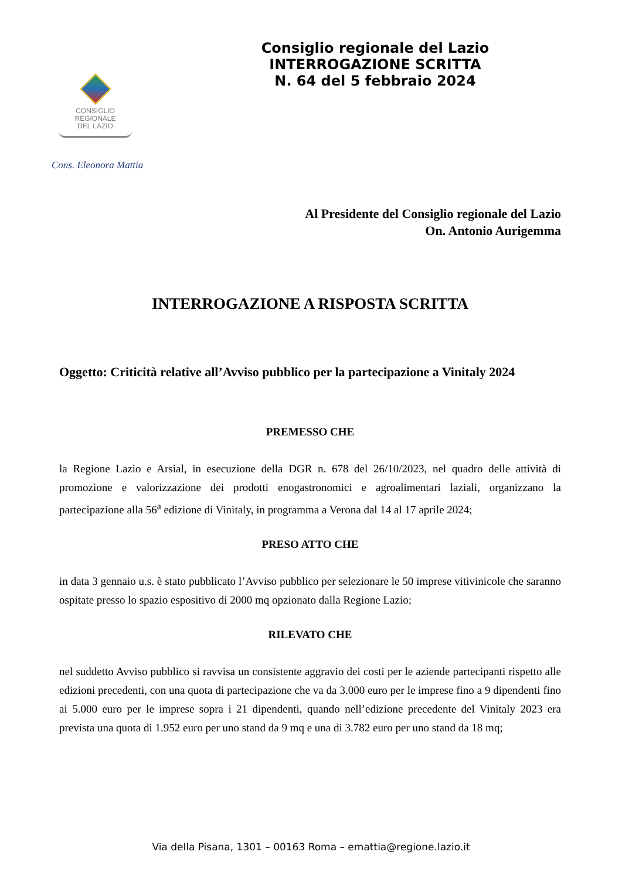Consiglio regionale del Lazio
INTERROGAZIONE SCRITTA
N. 64 del 5 febbraio 2024
CONSIGLIO
REGIONALE
DEL LAZIO
Cons. Eleonora Mattia
Al Presidente del Consiglio regionale del Lazio
On. Antonio Aurigemma
INTERROGAZIONE A RISPOSTA SCRITTA
Oggetto: Criticità relative all’Avviso pubblico per la partecipazione a Vinitaly 2024
PREMESSO CHE
la Regione Lazio e Arsial, in esecuzione della DGR n. 678 del 26/10/2023, nel quadro delle attività di promozione e valorizzazione dei prodotti enogastronomici e agroalimentari laziali, organizzano la partecipazione alla 56<sup>a</sup> edizione di Vinitaly, in programma a Verona dal 14 al 17 aprile 2024;
PRESO ATTO CHE
in data 3 gennaio u.s. è stato pubblicato l’Avviso pubblico per selezionare le 50 imprese vitivinicole che saranno ospitate presso lo spazio espositivo di 2000 mq opzionato dalla Regione Lazio;
RILEVATO CHE
nel suddetto Avviso pubblico si ravvisa un consistente aggravio dei costi per le aziende partecipanti rispetto alle edizioni precedenti, con una quota di partecipazione che va da 3.000 euro per le imprese fino a 9 dipendenti fino ai 5.000 euro per le imprese sopra i 21 dipendenti, quando nell’edizione precedente del Vinitaly 2023 era prevista una quota di 1.952 euro per uno stand da 9 mq e una di 3.782 euro per uno stand da 18 mq;
Via della Pisana, 1301 – 00163 Roma – emattia@regione.lazio.it